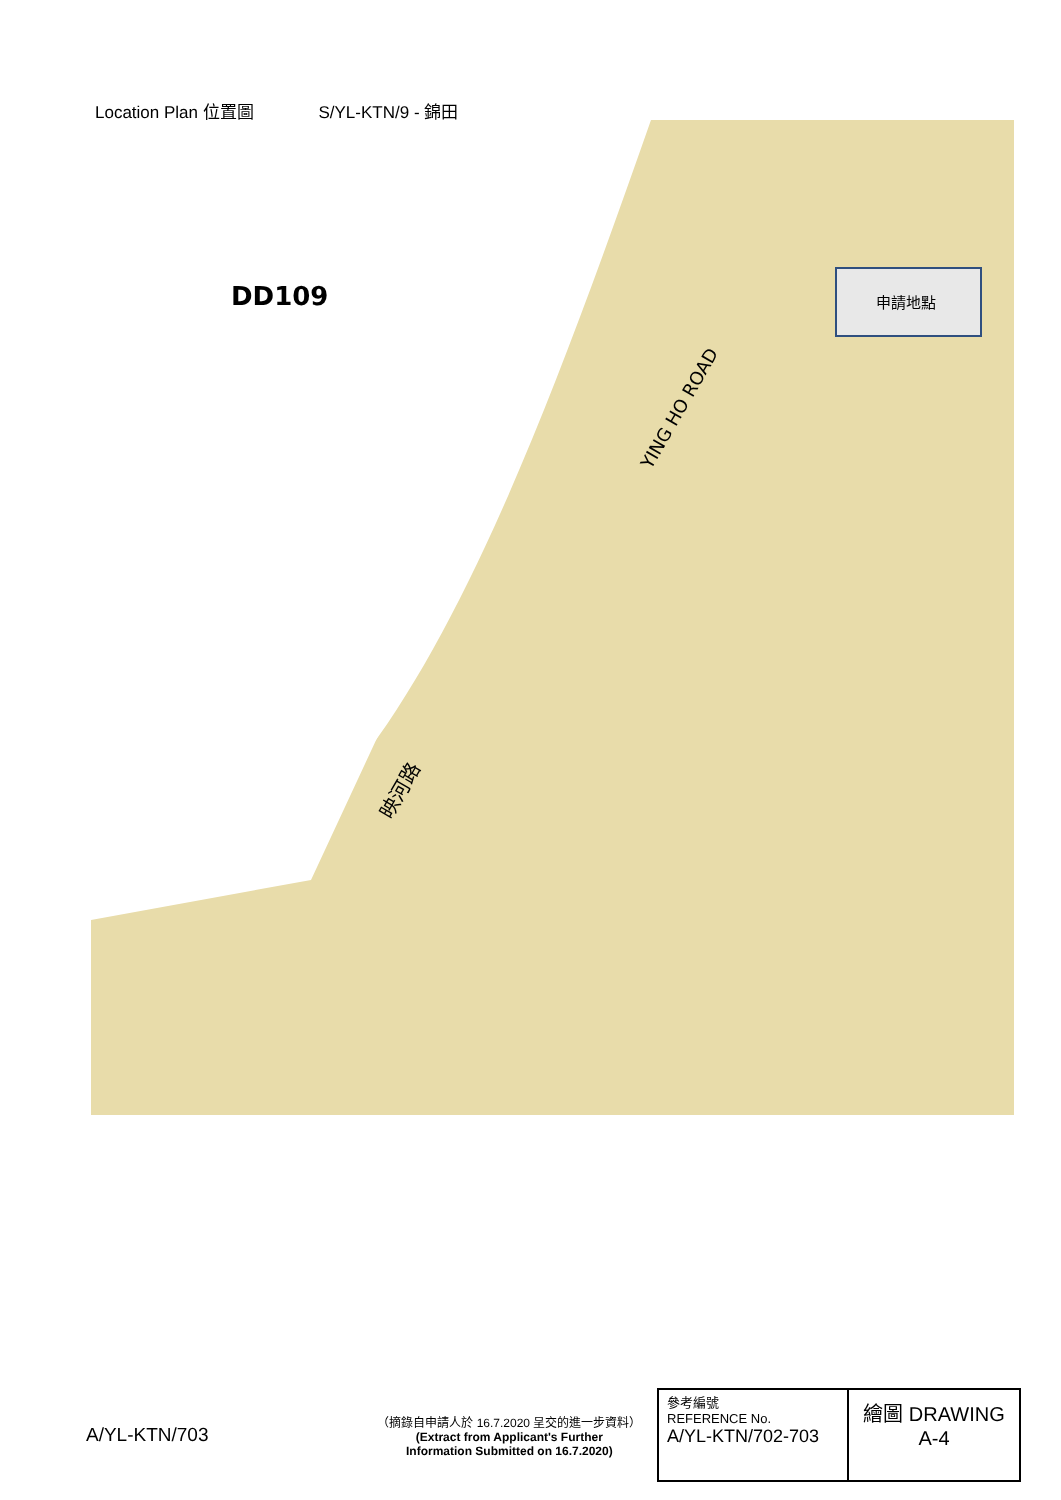Location Plan 位置圖 S/YL-KTN/9 - 錦田
申請地點
DD109
YING HO ROAD
映河路
A/YL-KTN/703
（摘錄自申請人於 16.7.2020 呈交的進一步資料）
(Extract from Applicant's Further
Information Submitted on 16.7.2020)
參考編號
REFERENCE No.
A/YL-KTN/702-703
繪圖 DRAWING
A-4